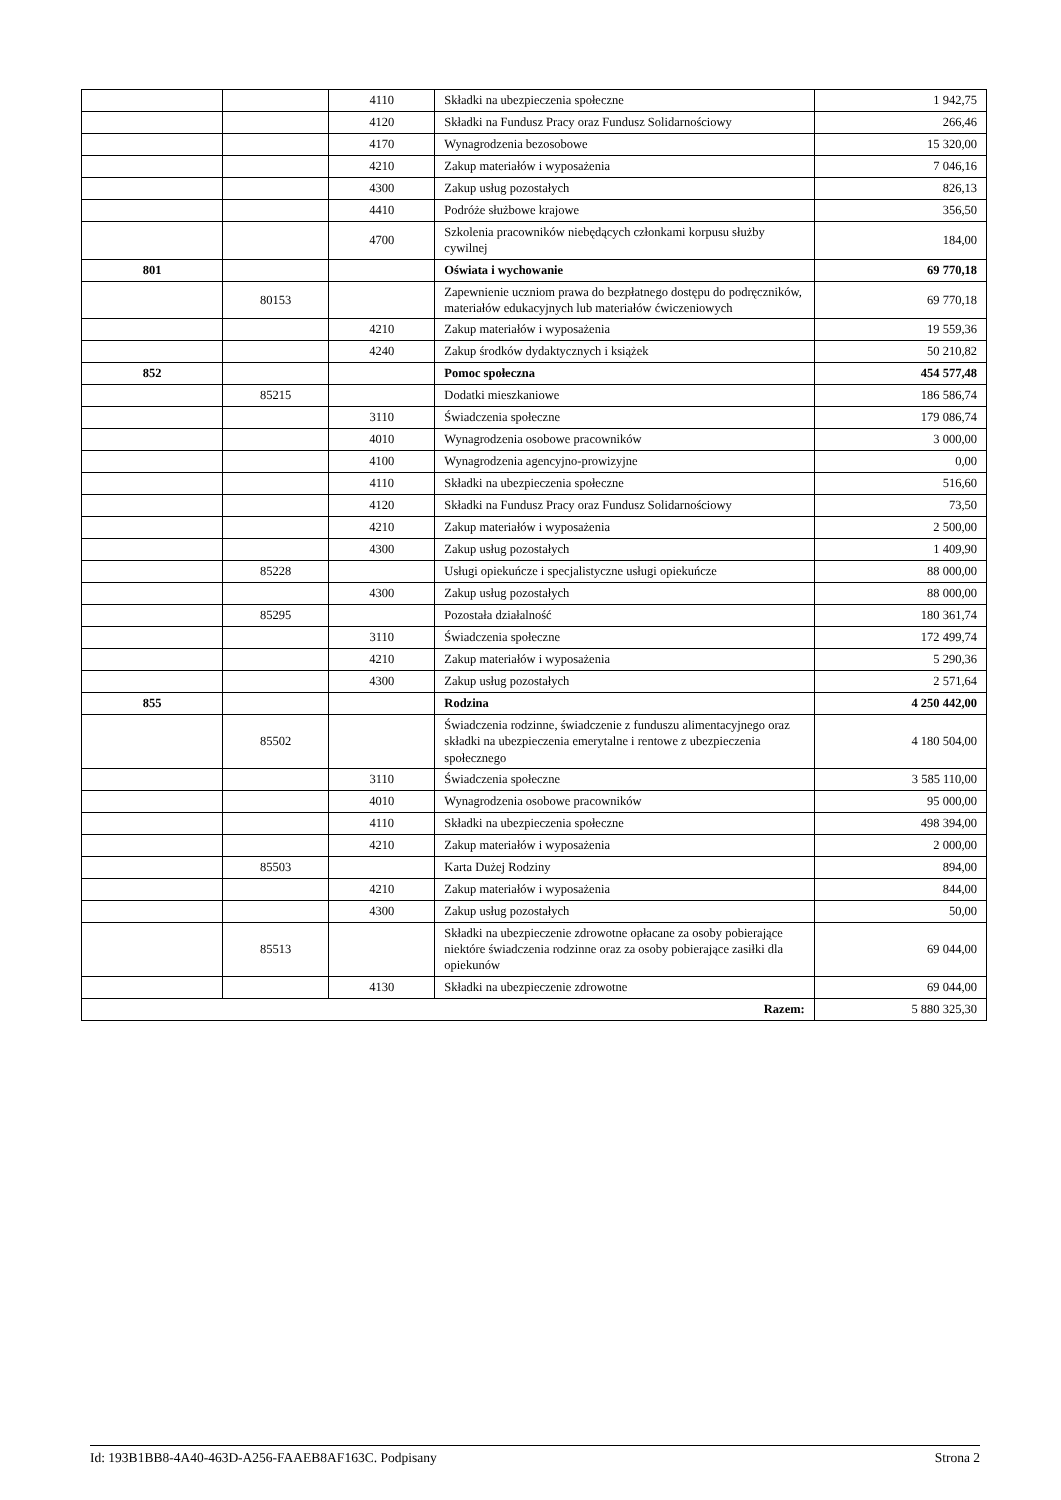| | | 4110 | Składki na ubezpieczenia społeczne | 1 942,75 |
| | | 4120 | Składki na Fundusz Pracy oraz Fundusz Solidarnościowy | 266,46 |
| | | 4170 | Wynagrodzenia bezosobowe | 15 320,00 |
| | | 4210 | Zakup materiałów i wyposażenia | 7 046,16 |
| | | 4300 | Zakup usług pozostałych | 826,13 |
| | | 4410 | Podróże służbowe krajowe | 356,50 |
| | | 4700 | Szkolenia pracowników niebędących członkami korpusu służby cywilnej | 184,00 |
| 801 | | | Oświata i wychowanie | 69 770,18 |
| | 80153 | | Zapewnienie uczniom prawa do bezpłatnego dostępu do podręczników, materiałów edukacyjnych lub materiałów ćwiczeniowych | 69 770,18 |
| | | 4210 | Zakup materiałów i wyposażenia | 19 559,36 |
| | | 4240 | Zakup środków dydaktycznych i książek | 50 210,82 |
| 852 | | | Pomoc społeczna | 454 577,48 |
| | 85215 | | Dodatki mieszkaniowe | 186 586,74 |
| | | 3110 | Świadczenia społeczne | 179 086,74 |
| | | 4010 | Wynagrodzenia osobowe pracowników | 3 000,00 |
| | | 4100 | Wynagrodzenia agencyjno-prowizyjne | 0,00 |
| | | 4110 | Składki na ubezpieczenia społeczne | 516,60 |
| | | 4120 | Składki na Fundusz Pracy oraz Fundusz Solidarnościowy | 73,50 |
| | | 4210 | Zakup materiałów i wyposażenia | 2 500,00 |
| | | 4300 | Zakup usług pozostałych | 1 409,90 |
| | 85228 | | Usługi opiekuńcze i specjalistyczne usługi opiekuńcze | 88 000,00 |
| | | 4300 | Zakup usług pozostałych | 88 000,00 |
| | 85295 | | Pozostała działalność | 180 361,74 |
| | | 3110 | Świadczenia społeczne | 172 499,74 |
| | | 4210 | Zakup materiałów i wyposażenia | 5 290,36 |
| | | 4300 | Zakup usług pozostałych | 2 571,64 |
| 855 | | | Rodzina | 4 250 442,00 |
| | 85502 | | Świadczenia rodzinne, świadczenie z funduszu alimentacyjnego oraz składki na ubezpieczenia emerytalne i rentowe z ubezpieczenia społecznego | 4 180 504,00 |
| | | 3110 | Świadczenia społeczne | 3 585 110,00 |
| | | 4010 | Wynagrodzenia osobowe pracowników | 95 000,00 |
| | | 4110 | Składki na ubezpieczenia społeczne | 498 394,00 |
| | | 4210 | Zakup materiałów i wyposażenia | 2 000,00 |
| | 85503 | | Karta Dużej Rodziny | 894,00 |
| | | 4210 | Zakup materiałów i wyposażenia | 844,00 |
| | | 4300 | Zakup usług pozostałych | 50,00 |
| | 85513 | | Składki na ubezpieczenie zdrowotne opłacane za osoby pobierające niektóre świadczenia rodzinne oraz za osoby pobierające zasiłki dla opiekunów | 69 044,00 |
| | | 4130 | Składki na ubezpieczenie zdrowotne | 69 044,00 |
| Razem: | | | | 5 880 325,30 |
Id: 193B1BB8-4A40-463D-A256-FAAEB8AF163C. Podpisany Strona 2